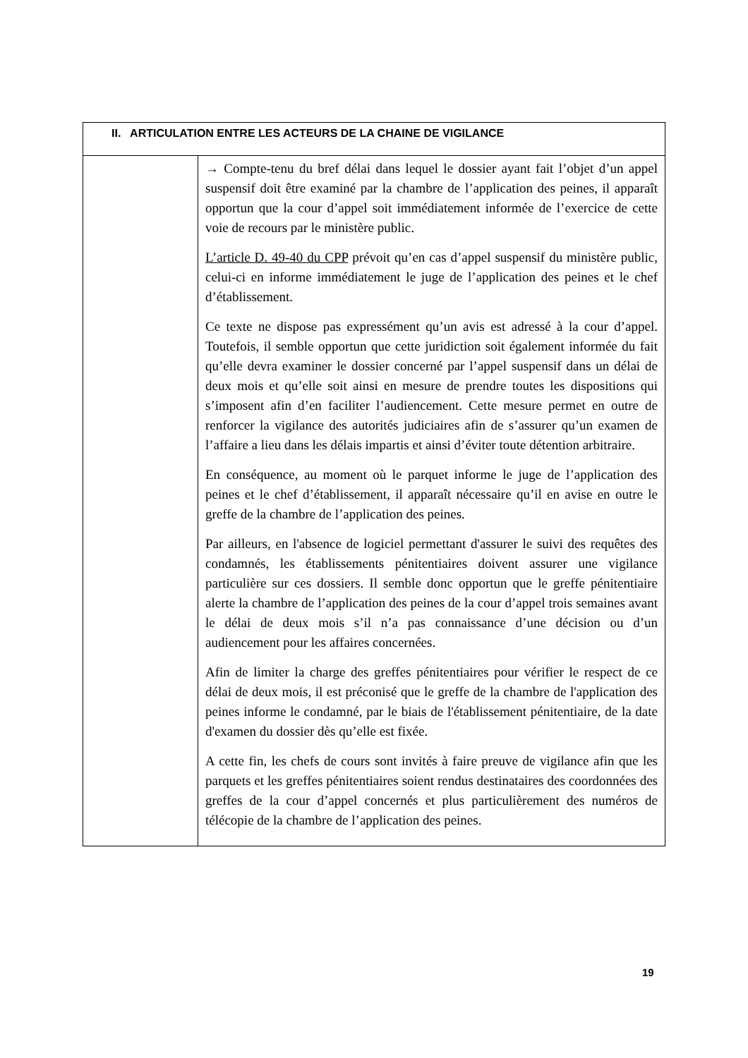| II. ARTICULATION ENTRE LES ACTEURS DE LA CHAINE DE VIGILANCE | |
| --- | --- |
| | → Compte-tenu du bref délai dans lequel le dossier ayant fait l’objet d’un appel suspensif doit être examiné par la chambre de l’application des peines, il apparaît opportun que la cour d’appel soit immédiatement informée de l’exercice de cette voie de recours par le ministère public. L’article D. 49-40 du CPP prévoit qu’en cas d’appel suspensif du ministère public, celui-ci en informe immédiatement le juge de l’application des peines et le chef d’établissement. Ce texte ne dispose pas expressément qu’un avis est adressé à la cour d’appel. Toutefois, il semble opportun que cette juridiction soit également informée du fait qu’elle devra examiner le dossier concerné par l’appel suspensif dans un délai de deux mois et qu’elle soit ainsi en mesure de prendre toutes les dispositions qui s’imposent afin d’en faciliter l’audiencement. Cette mesure permet en outre de renforcer la vigilance des autorités judiciaires afin de s’assurer qu’un examen de l’affaire a lieu dans les délais impartis et ainsi d’éviter toute détention arbitraire. En conséquence, au moment où le parquet informe le juge de l’application des peines et le chef d’établissement, il apparaît nécessaire qu’il en avise en outre le greffe de la chambre de l’application des peines. Par ailleurs, en l'absence de logiciel permettant d'assurer le suivi des requêtes des condamnés, les établissements pénitentiaires doivent assurer une vigilance particulière sur ces dossiers. Il semble donc opportun que le greffe pénitentiaire alerte la chambre de l’application des peines de la cour d’appel trois semaines avant le délai de deux mois s’il n’a pas connaissance d’une décision ou d’un audiencement pour les affaires concernées. Afin de limiter la charge des greffes pénitentiaires pour vérifier le respect de ce délai de deux mois, il est préconisé que le greffe de la chambre de l'application des peines informe le condamné, par le biais de l'établissement pénitentiaire, de la date d'examen du dossier dès qu’elle est fixée. A cette fin, les chefs de cours sont invités à faire preuve de vigilance afin que les parquets et les greffes pénitentiaires soient rendus destinataires des coordonnées des greffes de la cour d’appel concernés et plus particulièrement des numéros de télécopie de la chambre de l’application des peines. |
19